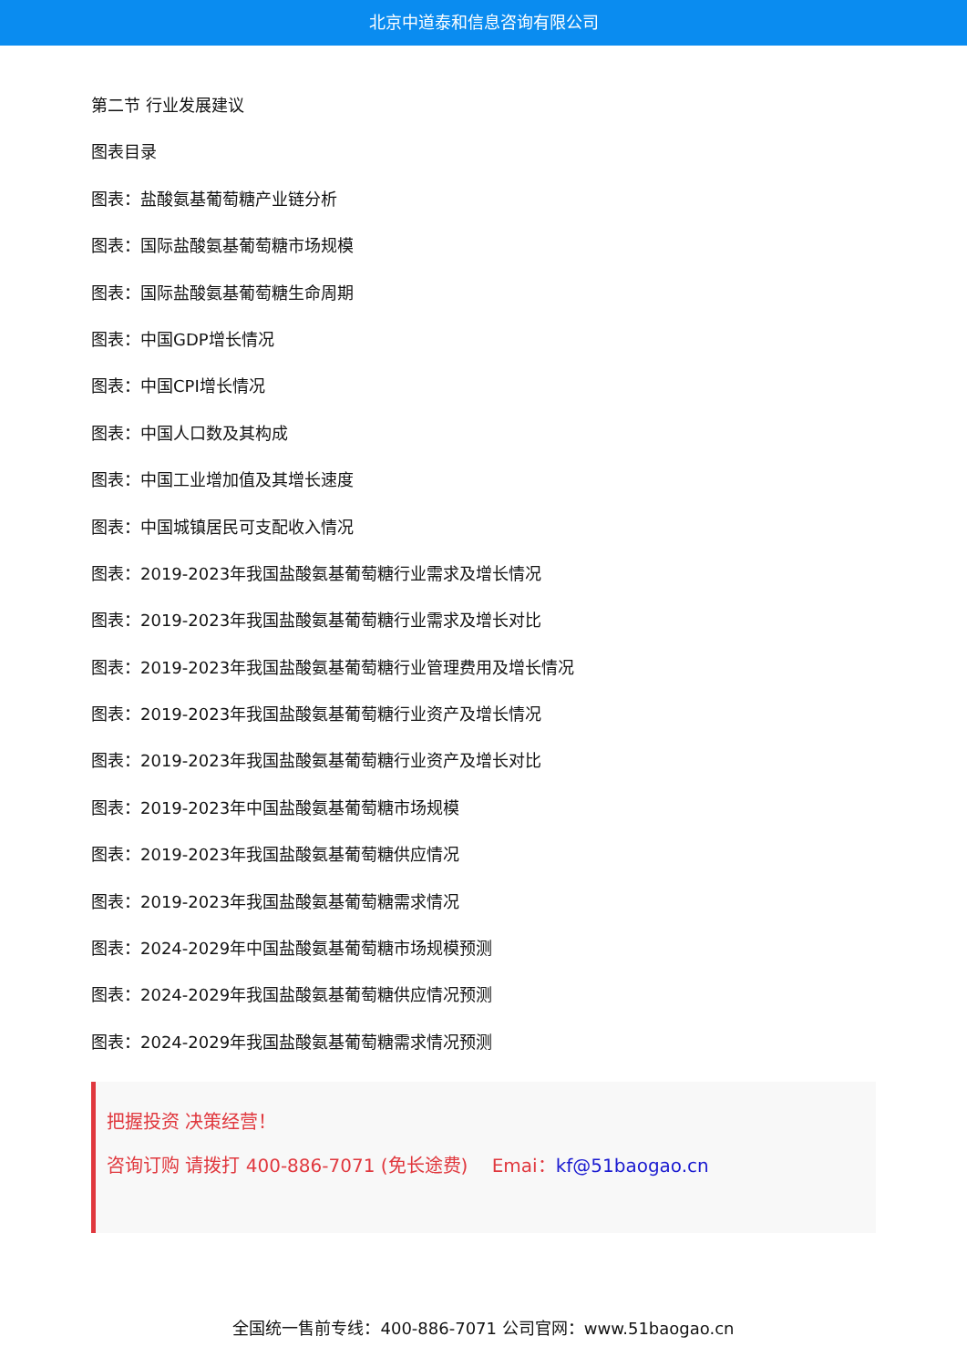北京中道泰和信息咨询有限公司
第二节 行业发展建议
图表目录
图表：盐酸氨基葡萄糖产业链分析
图表：国际盐酸氨基葡萄糖市场规模
图表：国际盐酸氨基葡萄糖生命周期
图表：中国GDP增长情况
图表：中国CPI增长情况
图表：中国人口数及其构成
图表：中国工业增加值及其增长速度
图表：中国城镇居民可支配收入情况
图表：2019-2023年我国盐酸氨基葡萄糖行业需求及增长情况
图表：2019-2023年我国盐酸氨基葡萄糖行业需求及增长对比
图表：2019-2023年我国盐酸氨基葡萄糖行业管理费用及增长情况
图表：2019-2023年我国盐酸氨基葡萄糖行业资产及增长情况
图表：2019-2023年我国盐酸氨基葡萄糖行业资产及增长对比
图表：2019-2023年中国盐酸氨基葡萄糖市场规模
图表：2019-2023年我国盐酸氨基葡萄糖供应情况
图表：2019-2023年我国盐酸氨基葡萄糖需求情况
图表：2024-2029年中国盐酸氨基葡萄糖市场规模预测
图表：2024-2029年我国盐酸氨基葡萄糖供应情况预测
图表：2024-2029年我国盐酸氨基葡萄糖需求情况预测
把握投资 决策经营！
咨询订购 请拨打 400-886-7071 (免长途费)　 Emai：kf@51baogao.cn
全国统一售前专线：400-886-7071 公司官网：www.51baogao.cn